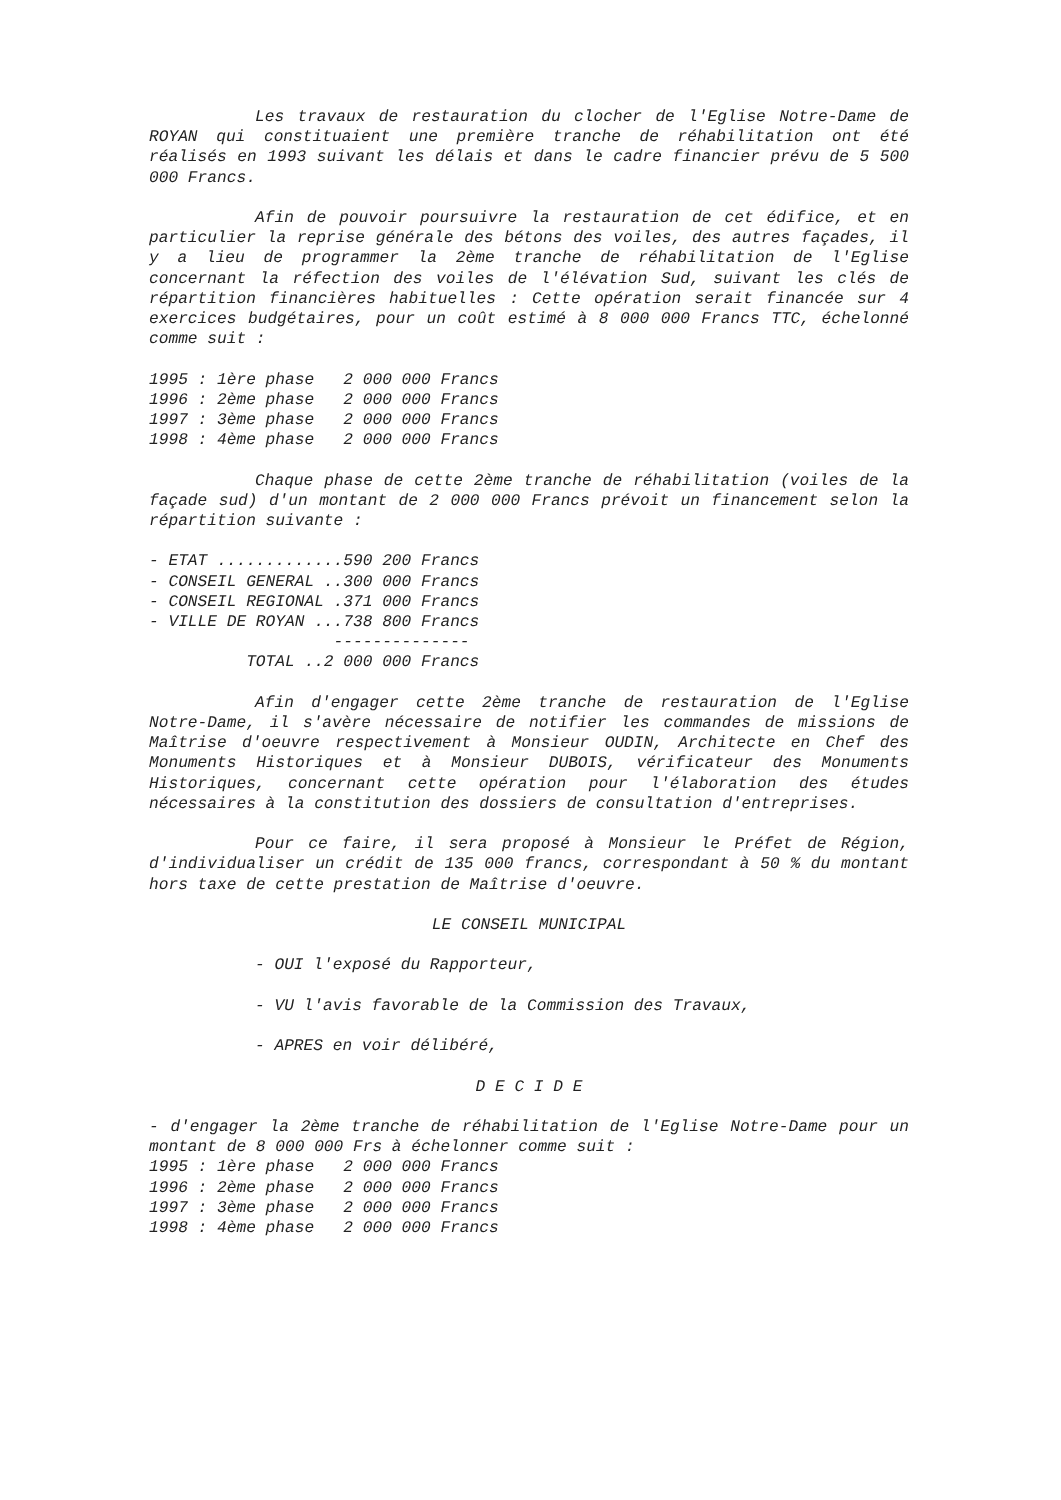Les travaux de restauration du clocher de l'Eglise Notre-Dame de ROYAN qui constituaient une première tranche de réhabilitation ont été réalisés en 1993 suivant les délais et dans le cadre financier prévu de 5 500 000 Francs.
Afin de pouvoir poursuivre la restauration de cet édifice, et en particulier la reprise générale des bétons des voiles, des autres façades, il y a lieu de programmer la 2ème tranche de réhabilitation de l'Eglise concernant la réfection des voiles de l'élévation Sud, suivant les clés de répartition financières habituelles : Cette opération serait financée sur 4 exercices budgétaires, pour un coût estimé à 8 000 000 Francs TTC, échelonné comme suit :
1995 : 1ère phase   2 000 000 Francs
1996 : 2ème phase   2 000 000 Francs
1997 : 3ème phase   2 000 000 Francs
1998 : 4ème phase   2 000 000 Francs
Chaque phase de cette 2ème tranche de réhabilitation (voiles de la façade sud) d'un montant de 2 000 000 Francs prévoit un financement selon la répartition suivante :
- ETAT .............590 200 Francs
- CONSEIL GENERAL ..300 000 Francs
- CONSEIL REGIONAL .371 000 Francs
- VILLE DE ROYAN ...738 800 Francs
                   --------------
          TOTAL ..2 000 000 Francs
Afin d'engager cette 2ème tranche de restauration de l'Eglise Notre-Dame, il s'avère nécessaire de notifier les commandes de missions de Maîtrise d'oeuvre respectivement à Monsieur OUDIN, Architecte en Chef des Monuments Historiques et à Monsieur DUBOIS, vérificateur des Monuments Historiques, concernant cette opération pour l'élaboration des études nécessaires à la constitution des dossiers de consultation d'entreprises.
Pour ce faire, il sera proposé à Monsieur le Préfet de Région, d'individualiser un crédit de 135 000 francs, correspondant à 50 % du montant hors taxe de cette prestation de Maîtrise d'oeuvre.
LE CONSEIL MUNICIPAL
- OUI l'exposé du Rapporteur,
- VU l'avis favorable de la Commission des Travaux,
- APRES en voir délibéré,
D E C I D E
- d'engager la 2ème tranche de réhabilitation de l'Eglise Notre-Dame pour un montant de 8 000 000 Frs à échelonner comme suit :
1995 : 1ère phase   2 000 000 Francs
1996 : 2ème phase   2 000 000 Francs
1997 : 3ème phase   2 000 000 Francs
1998 : 4ème phase   2 000 000 Francs